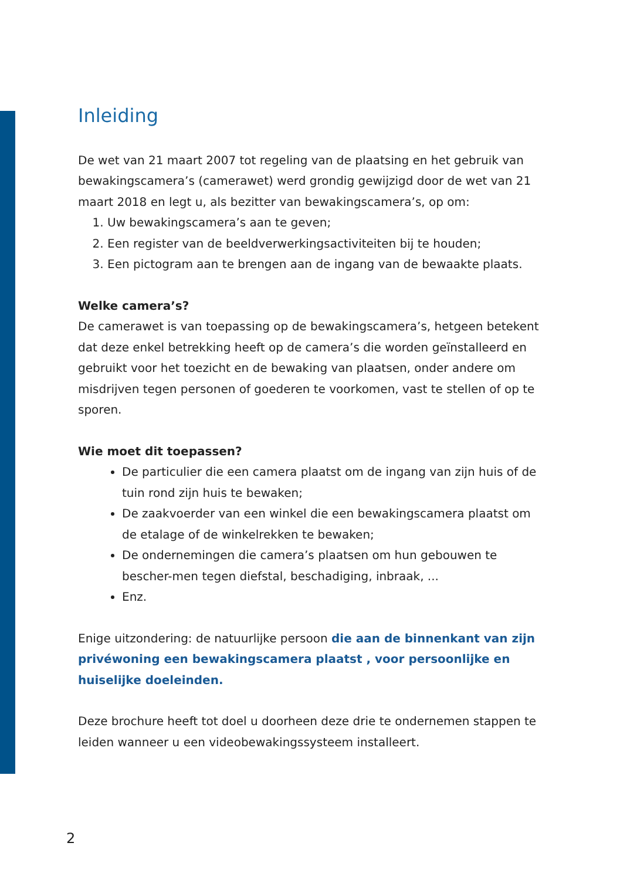Inleiding
De wet van 21 maart 2007 tot regeling van de plaatsing en het gebruik van bewakingscamera’s (camerawet) werd grondig gewijzigd door de wet van 21 maart 2018 en legt u, als bezitter van bewakingscamera’s, op om:
1. Uw bewakingscamera’s aan te geven;
2. Een register van de beeldverwerkingsactiviteiten bij te houden;
3. Een pictogram aan te brengen aan de ingang van de bewaakte plaats.
Welke camera’s?
De camerawet is van toepassing op de bewakingscamera’s, hetgeen betekent dat deze enkel betrekking heeft op de camera’s die worden geïnstalleerd en gebruikt voor het toezicht en de bewaking van plaatsen, onder andere om misdrijven tegen personen of goederen te voorkomen, vast te stellen of op te sporen.
Wie moet dit toepassen?
De particulier die een camera plaatst om de ingang van zijn huis of de tuin rond zijn huis te bewaken;
De zaakvoerder van een winkel die een bewakingscamera plaatst om de etalage of de winkelrekken te bewaken;
De ondernemingen die camera’s plaatsen om hun gebouwen te bescher-men tegen diefstal, beschadiging, inbraak, ...
Enz.
Enige uitzondering: de natuurlijke persoon die aan de binnenkant van zijn privéwoning een bewakingscamera plaatst , voor persoonlijke en huiselijke doeleinden.
Deze brochure heeft tot doel u doorheen deze drie te ondernemen stappen te leiden wanneer u een videobewakingssysteem installeert.
2